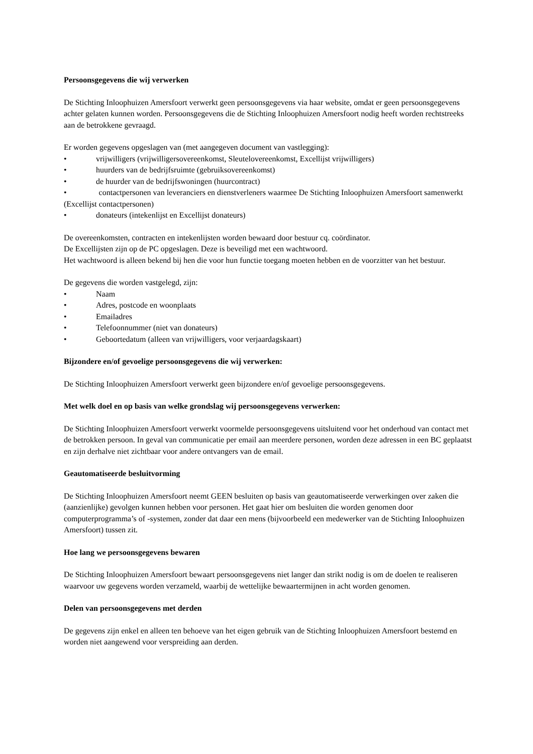Persoonsgegevens die wij verwerken
De Stichting Inloophuizen Amersfoort verwerkt geen persoonsgegevens via haar website, omdat er geen persoonsgegevens achter gelaten kunnen worden. Persoonsgegevens die de Stichting Inloophuizen Amersfoort nodig heeft worden rechtstreeks aan de betrokkene gevraagd.
Er worden gegevens opgeslagen van (met aangegeven document van vastlegging):
• vrijwilligers (vrijwilligersovereenkomst, Sleutelovereenkomst, Excellijst vrijwilligers)
• huurders van de bedrijfsruimte (gebruiksovereenkomst)
• de huurder van de bedrijfswoningen (huurcontract)
• contactpersonen van leveranciers en dienstverleners waarmee De Stichting Inloophuizen Amersfoort samenwerkt (Excellijst contactpersonen)
• donateurs (intekenlijst en Excellijst donateurs)
De overeenkomsten, contracten en intekenlijsten worden bewaard door bestuur cq. coördinator.
De Excellijsten zijn op de PC opgeslagen. Deze is beveiligd met een wachtwoord.
Het wachtwoord is alleen bekend bij hen die voor hun functie toegang moeten hebben en de voorzitter van het bestuur.
De gegevens die worden vastgelegd, zijn:
• Naam
• Adres, postcode en woonplaats
• Emailadres
• Telefoonnummer (niet van donateurs)
• Geboortedatum (alleen van vrijwilligers, voor verjaardagskaart)
Bijzondere en/of gevoelige persoonsgegevens die wij verwerken:
De Stichting Inloophuizen Amersfoort verwerkt geen bijzondere en/of gevoelige persoonsgegevens.
Met welk doel en op basis van welke grondslag wij persoonsgegevens verwerken:
De Stichting Inloophuizen Amersfoort verwerkt voormelde persoonsgegevens uitsluitend voor het onderhoud van contact met de betrokken persoon. In geval van communicatie per email aan meerdere personen, worden deze adressen in een BC geplaatst en zijn derhalve niet zichtbaar voor andere ontvangers van de email.
Geautomatiseerde besluitvorming
De Stichting Inloophuizen Amersfoort neemt GEEN besluiten op basis van geautomatiseerde verwerkingen over zaken die (aanzienlijke) gevolgen kunnen hebben voor personen. Het gaat hier om besluiten die worden genomen door computerprogramma’s of -systemen, zonder dat daar een mens (bijvoorbeeld een medewerker van de Stichting Inloophuizen Amersfoort) tussen zit.
Hoe lang we persoonsgegevens bewaren
De Stichting Inloophuizen Amersfoort bewaart persoonsgegevens niet langer dan strikt nodig is om de doelen te realiseren waarvoor uw gegevens worden verzameld, waarbij de wettelijke bewaartermijnen in acht worden genomen.
Delen van persoonsgegevens met derden
De gegevens zijn enkel en alleen ten behoeve van het eigen gebruik van de Stichting Inloophuizen Amersfoort bestemd en worden niet aangewend voor verspreiding aan derden.